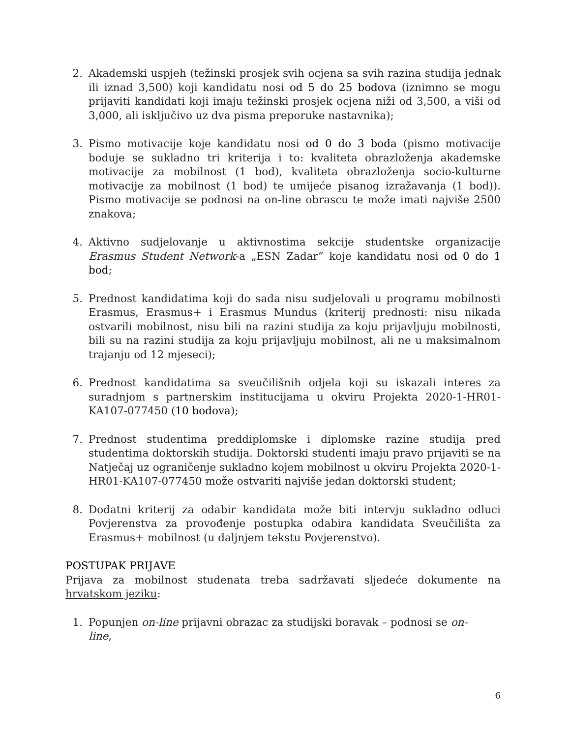2. Akademski uspjeh (težinski prosjek svih ocjena sa svih razina studija jednak ili iznad 3,500) koji kandidatu nosi od 5 do 25 bodova (iznimno se mogu prijaviti kandidati koji imaju težinski prosjek ocjena niži od 3,500, a viši od 3,000, ali isključivo uz dva pisma preporuke nastavnika);
3. Pismo motivacije koje kandidatu nosi od 0 do 3 boda (pismo motivacije boduje se sukladno tri kriterija i to: kvaliteta obrazloženja akademske motivacije za mobilnost (1 bod), kvaliteta obrazloženja socio-kulturne motivacije za mobilnost (1 bod) te umijeće pisanog izražavanja (1 bod)). Pismo motivacije se podnosi na on-line obrascu te može imati najviše 2500 znakova;
4. Aktivno sudjelovanje u aktivnostima sekcije studentske organizacije Erasmus Student Network-a „ESN Zadar“ koje kandidatu nosi od 0 do 1 bod;
5. Prednost kandidatima koji do sada nisu sudjelovali u programu mobilnosti Erasmus, Erasmus+ i Erasmus Mundus (kriterij prednosti: nisu nikada ostvarili mobilnost, nisu bili na razini studija za koju prijavljuju mobilnosti, bili su na razini studija za koju prijavljuju mobilnost, ali ne u maksimalnom trajanju od 12 mjeseci);
6. Prednost kandidatima sa sveučilišnih odjela koji su iskazali interes za suradnjom s partnerskim institucijama u okviru Projekta 2020-1-HR01-KA107-077450 (10 bodova);
7. Prednost studentima preddiplomske i diplomske razine studija pred studentima doktorskih studija. Doktorski studenti imaju pravo prijaviti se na Natječaj uz ograničenje sukladno kojem mobilnost u okviru Projekta 2020-1-HR01-KA107-077450 može ostvariti najviše jedan doktorski student;
8. Dodatni kriterij za odabir kandidata može biti intervju sukladno odluci Povjerenstva za provođenje postupka odabira kandidata Sveučilišta za Erasmus+ mobilnost (u daljnjem tekstu Povjerenstvo).
POSTUPAK PRIJAVE
Prijava za mobilnost studenata treba sadržavati sljedeće dokumente na hrvatskom jeziku:
1. Popunjen on-line prijavni obrazac za studijski boravak – podnosi se on-line,
6